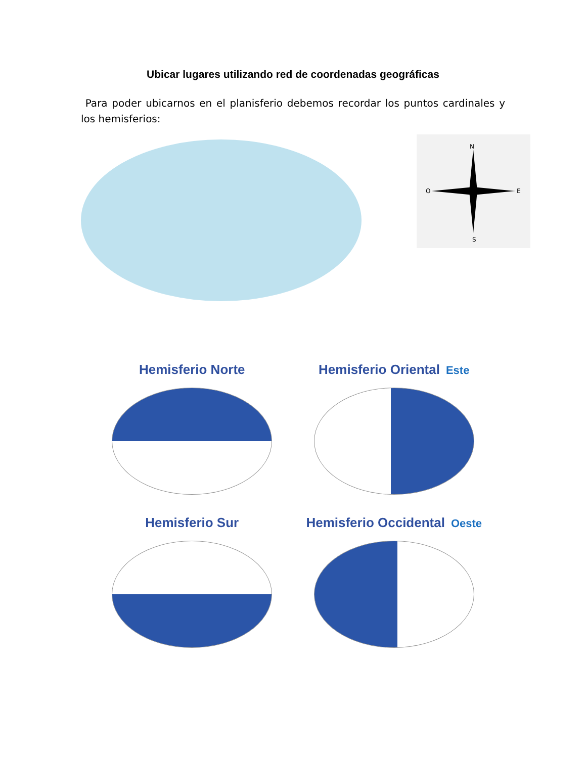Ubicar lugares utilizando red de coordenadas geográficas
Para poder ubicarnos en el planisferio debemos recordar los puntos cardinales y los hemisferios:
N
S
O
E
Hemisferio Norte
Hemisferio Oriental Este
Hemisferio Sur
Hemisferio Occidental Oeste